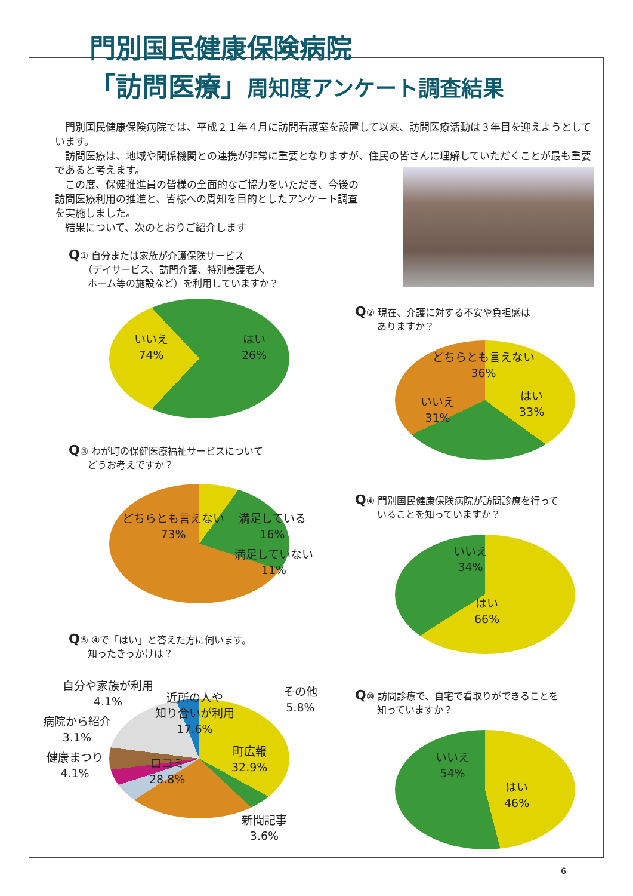門別国民健康保険病院
「訪問医療」周知度アンケート調査結果
　門別国民健康保険病院では、平成２１年４月に訪問看護室を設置して以来、訪問医療活動は３年目を迎えようとしています。
　訪問医療は、地域や関係機関との連携が非常に重要となりますが、住民の皆さんに理解していただくことが最も重要であると考えます。
　この度、保健推進員の皆様の全面的なご協力をいただき、今後の
訪問医療利用の推進と、皆様への周知を目的としたアンケート調査
を実施しました。
　結果について、次のとおりご紹介します
Q① 自分または家族が介護保険サービス
　　（デイサービス、訪問介護、特別養護老人
　　ホーム等の施設など）を利用していますか？
いいえ
74%
はい
26%
Q② 現在、介護に対する不安や負担感は
　　 ありますか？
どちらとも言えない
36%
いいえ
31%
はい
33%
Q③ わが町の保健医療福祉サービスについて
　　どうお考えですか？
どちらとも言えない
73%
満足している
16%
満足していない
11%
Q④ 門別国民健康保険病院が訪問診療を行って
　　 いることを知っていますか？
いいえ
34%
はい
66%
Q⑤ ④で「はい」と答えた方に伺います。
　　知ったきっかけは？
自分や家族が利用
4.1%
近所の人や
知り合いが利用
17.6%
その他
5.8%
病院から紹介
3.1%
健康まつり
4.1%
口コミ
28.8%
町広報
32.9%
新聞記事
3.6%
Q⑩ 訪問診療で、自宅で看取りができることを
　　 知っていますか？
いいえ
54%
はい
46%
6